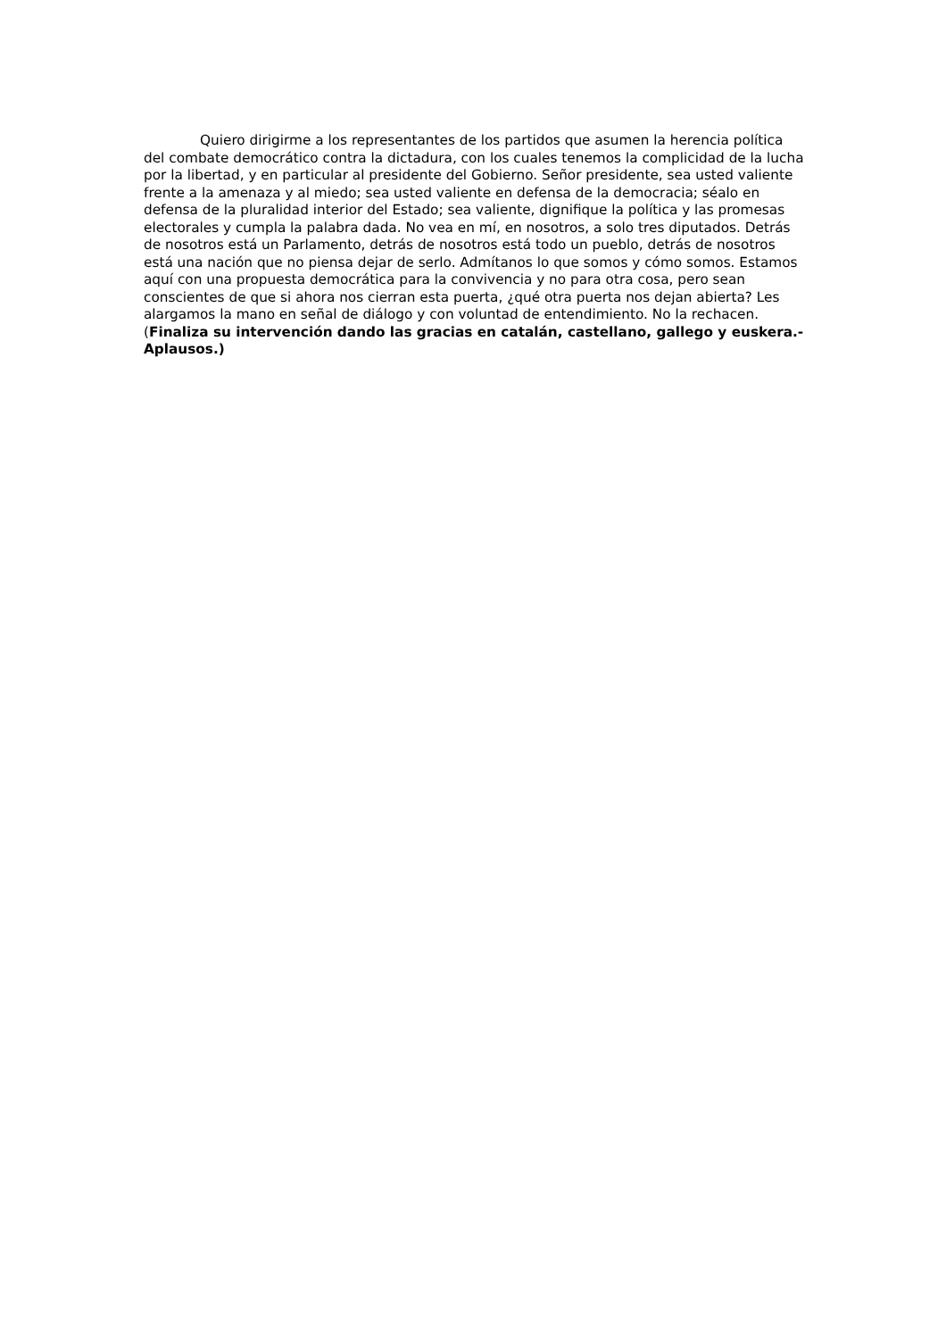Quiero dirigirme a los representantes de los partidos que asumen la herencia política del combate democrático contra la dictadura, con los cuales tenemos la complicidad de la lucha por la libertad, y en particular al presidente del Gobierno. Señor presidente, sea usted valiente frente a la amenaza y al miedo; sea usted valiente en defensa de la democracia; séalo en defensa de la pluralidad interior del Estado; sea valiente, dignifique la política y las promesas electorales y cumpla la palabra dada. No vea en mí, en nosotros, a solo tres diputados. Detrás de nosotros está un Parlamento, detrás de nosotros está todo un pueblo, detrás de nosotros está una nación que no piensa dejar de serlo. Admítanos lo que somos y cómo somos. Estamos aquí con una propuesta democrática para la convivencia y no para otra cosa, pero sean conscientes de que si ahora nos cierran esta puerta, ¿qué otra puerta nos dejan abierta? Les alargamos la mano en señal de diálogo y con voluntad de entendimiento. No la rechacen. (Finaliza su intervención dando las gracias en catalán, castellano, gallego y euskera.- Aplausos.)